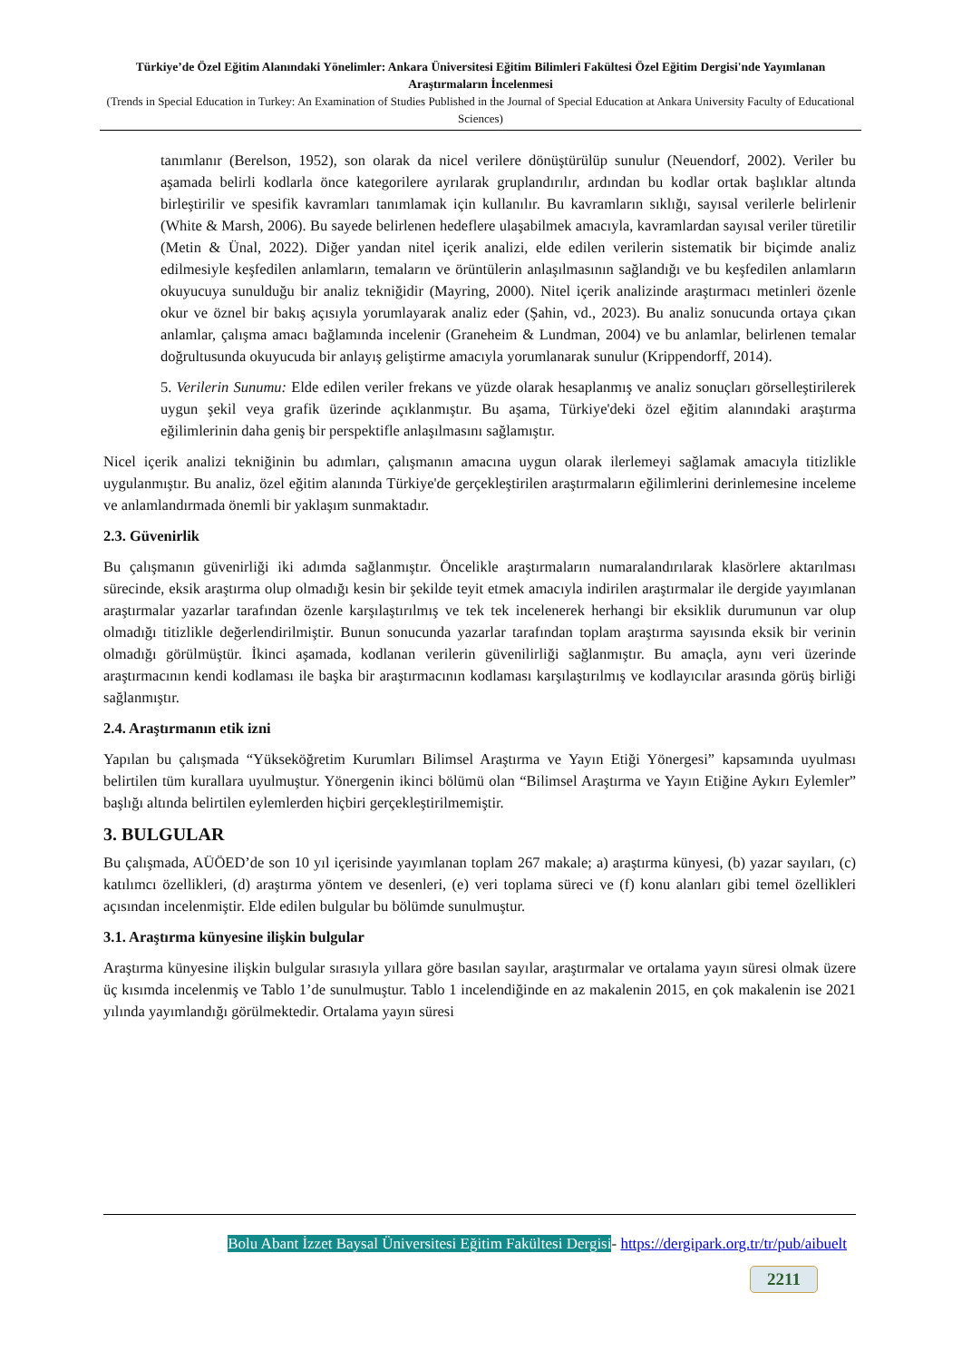Türkiye’de Özel Eğitim Alanındaki Yönelimler: Ankara Üniversitesi Eğitim Bilimleri Fakültesi Özel Eğitim Dergisi'nde Yayımlanan Araştırmaların İncelenmesi
(Trends in Special Education in Turkey: An Examination of Studies Published in the Journal of Special Education at Ankara University Faculty of Educational Sciences)
tanımlanır (Berelson, 1952), son olarak da nicel verilere dönüştürülüp sunulur (Neuendorf, 2002). Veriler bu aşamada belirli kodlarla önce kategorilere ayrılarak gruplandırılır, ardından bu kodlar ortak başlıklar altında birleştirilir ve spesifik kavramları tanımlamak için kullanılır. Bu kavramların sıklığı, sayısal verilerle belirlenir (White & Marsh, 2006). Bu sayede belirlenen hedeflere ulaşabilmek amacıyla, kavramlardan sayısal veriler türetilir (Metin & Ünal, 2022). Diğer yandan nitel içerik analizi, elde edilen verilerin sistematik bir biçimde analiz edilmesiyle keşfedilen anlamların, temaların ve örüntülerin anlaşılmasının sağlandığı ve bu keşfedilen anlamların okuyucuya sunulduğu bir analiz tekniğidir (Mayring, 2000). Nitel içerik analizinde araştırmacı metinleri özenle okur ve öznel bir bakış açısıyla yorumlayarak analiz eder (Şahin, vd., 2023). Bu analiz sonucunda ortaya çıkan anlamlar, çalışma amacı bağlamında incelenir (Graneheim & Lundman, 2004) ve bu anlamlar, belirlenen temalar doğrultusunda okuyucuda bir anlayış geliştirme amacıyla yorumlanarak sunulur (Krippendorff, 2014).
5. Verilerin Sunumu: Elde edilen veriler frekans ve yüzde olarak hesaplanmış ve analiz sonuçları görselleştirilerek uygun şekil veya grafik üzerinde açıklanmıştır. Bu aşama, Türkiye'deki özel eğitim alanındaki araştırma eğilimlerinin daha geniş bir perspektifle anlaşılmasını sağlamıştır.
Nicel içerik analizi tekniğinin bu adımları, çalışmanın amacına uygun olarak ilerlemeyi sağlamak amacıyla titizlikle uygulanmıştır. Bu analiz, özel eğitim alanında Türkiye'de gerçekleştirilen araştırmaların eğilimlerini derinlemesine inceleme ve anlamlandırmada önemli bir yaklaşım sunmaktadır.
2.3. Güvenirlik
Bu çalışmanın güvenirliği iki adımda sağlanmıştır. Öncelikle araştırmaların numaralandırılarak klasörlere aktarılması sürecinde, eksik araştırma olup olmadığı kesin bir şekilde teyit etmek amacıyla indirilen araştırmalar ile dergide yayımlanan araştırmalar yazarlar tarafından özenle karşılaştırılmış ve tek tek incelenerek herhangi bir eksiklik durumunun var olup olmadığı titizlikle değerlendirilmiştir. Bunun sonucunda yazarlar tarafından toplam araştırma sayısında eksik bir verinin olmadığı görülmüştür. İkinci aşamada, kodlanan verilerin güvenilirliği sağlanmıştır. Bu amaçla, aynı veri üzerinde araştırmacının kendi kodlaması ile başka bir araştırmacının kodlaması karşılaştırılmış ve kodlayıcılar arasında görüş birliği sağlanmıştır.
2.4. Araştırmanın etik izni
Yapılan bu çalışmada “Yükseköğretim Kurumları Bilimsel Araştırma ve Yayın Etiği Yönergesi” kapsamında uyulması belirtilen tüm kurallara uyulmuştur. Yönergenin ikinci bölümü olan “Bilimsel Araştırma ve Yayın Etiğine Aykırı Eylemler” başlığı altında belirtilen eylemlerden hiçbiri gerçekleştirilmemiştir.
3. BULGULAR
Bu çalışmada, AÜÖED’de son 10 yıl içerisinde yayımlanan toplam 267 makale; a) araştırma künyesi, (b) yazar sayıları, (c) katılımcı özellikleri, (d) araştırma yöntem ve desenleri, (e) veri toplama süreci ve (f) konu alanları gibi temel özellikleri açısından incelenmiştir. Elde edilen bulgular bu bölümde sunulmuştur.
3.1. Araştırma künyesine ilişkin bulgular
Araştırma künyesine ilişkin bulgular sırasıyla yıllara göre basılan sayılar, araştırmalar ve ortalama yayın süresi olmak üzere üç kısımda incelenmiş ve Tablo 1’de sunulmuştur. Tablo 1 incelendiğinde en az makalenin 2015, en çok makalenin ise 2021 yılında yayımlandığı görülmektedir. Ortalama yayın süresi
Bolu Abant İzzet Baysal Üniversitesi Eğitim Fakültesi Dergisi- https://dergipark.org.tr/tr/pub/aibuelt
2211